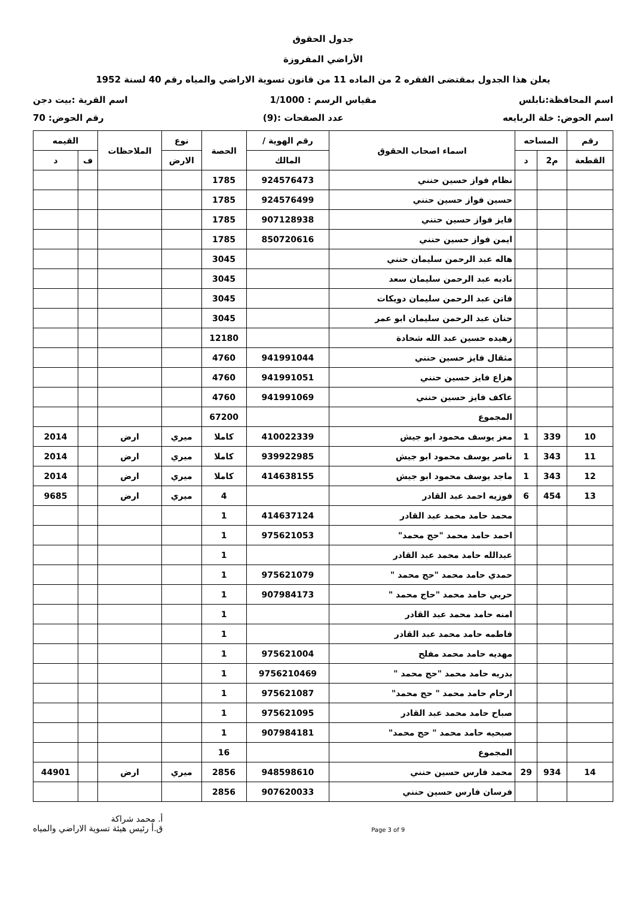جدول الحقوق
الأراضي المفروزة
يعلن هذا الجدول بمقتضى الفقره 2 من الماده 11 من قانون تسوية الاراضي والمياه رقم 40 لسنة 1952
اسم المحافظة:نابلس مقياس الرسم : 1/1000 اسم القرية :بيت دجن
اسم الحوض: خلة الربايعه عدد الصفحات :(9) رقم الحوض: 70
| رقم | المساحه | | اسماء اصحاب الحقوق | رقم الهوية / | الحصة | نوع | الملاحظات | القيمه | |
| --- | --- | --- | --- | --- | --- | --- | --- | --- | --- |
| القطعة | م2 | د | | المالك | | الارض | | ف | د |
| | | | نظام فواز حسين حنني | 924576473 | 1785 | | | | |
| | | | حسين فواز حسين حنني | 924576499 | 1785 | | | | |
| | | | فايز فواز حسين حنني | 907128938 | 1785 | | | | |
| | | | ايمن فواز حسين حنني | 850720616 | 1785 | | | | |
| | | | هاله عبد الرحمن سليمان حنني | | 3045 | | | | |
| | | | ناديه عبد الرحمن سليمان سعد | | 3045 | | | | |
| | | | فاتن عبد الرحمن سليمان دويكات | | 3045 | | | | |
| | | | حنان عبد الرحمن سليمان ابو عمر | | 3045 | | | | |
| | | | زهيده حسين عبد الله شحادة | | 12180 | | | | |
| | | | مثقال فايز حسين حنني | 941991044 | 4760 | | | | |
| | | | هزاع فايز حسين حنني | 941991051 | 4760 | | | | |
| | | | عاكف فايز حسين حنني | 941991069 | 4760 | | | | |
| | | | المجموع | | 67200 | | | | |
| 10 | 339 | 1 | معز يوسف محمود ابو جيش | 410022339 | كاملا | ميري | ارض | | 2014 |
| 11 | 343 | 1 | ناصر يوسف محمود ابو جيش | 939922985 | كاملا | ميري | ارض | | 2014 |
| 12 | 343 | 1 | ماجد يوسف محمود ابو جيش | 414638155 | كاملا | ميري | ارض | | 2014 |
| 13 | 454 | 6 | فوزيه احمد عبد القادر | | 4 | ميري | ارض | | 9685 |
| | | | محمد حامد محمد عبد القادر | 414637124 | 1 | | | | |
| | | | احمد حامد محمد "حج محمد" | 975621053 | 1 | | | | |
| | | | عبدالله حامد محمد عبد القادر | | 1 | | | | |
| | | | حمدي حامد محمد "حج محمد " | 975621079 | 1 | | | | |
| | | | حربي حامد محمد "حاج محمد " | 907984173 | 1 | | | | |
| | | | امنه حامد محمد عبد القادر | | 1 | | | | |
| | | | فاطمه حامد محمد عبد القادر | | 1 | | | | |
| | | | مهديه حامد محمد مفلح | 975621004 | 1 | | | | |
| | | | بدريه حامد محمد "حج محمد " | 9756210469 | 1 | | | | |
| | | | ارحام حامد محمد " حج محمد" | 975621087 | 1 | | | | |
| | | | صباح حامد محمد عبد القادر | 975621095 | 1 | | | | |
| | | | صبحيه حامد محمد " حج محمد" | 907984181 | 1 | | | | |
| | | | المجموع | | 16 | | | | |
| 14 | 934 | 29 | محمد فارس حسين حنني | 948598610 | 2856 | ميري | ارض | | 44901 |
| | | | فرسان فارس حسين حنني | 907620033 | 2856 | | | | |
Page 3 of 9 أ. محمد شراكة
ق.أ رئيس هيئة تسوية الاراضي والمياه